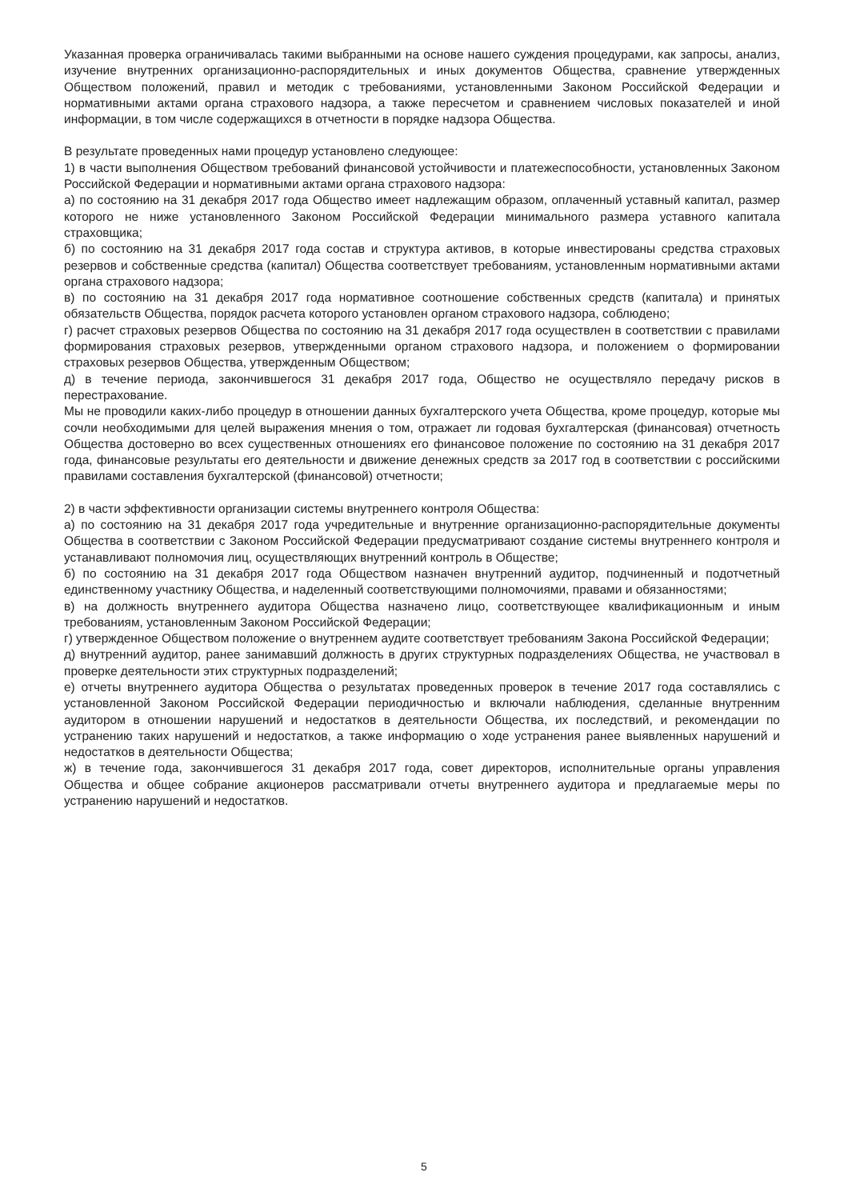Указанная проверка ограничивалась такими выбранными на основе нашего суждения процедурами, как запросы, анализ, изучение внутренних организационно-распорядительных и иных документов Общества, сравнение утвержденных Обществом положений, правил и методик с требованиями, установленными Законом Российской Федерации и нормативными актами органа страхового надзора, а также пересчетом и сравнением числовых показателей и иной информации, в том числе содержащихся в отчетности в порядке надзора Общества.
В результате проведенных нами процедур установлено следующее:
1) в части выполнения Обществом требований финансовой устойчивости и платежеспособности, установленных Законом Российской Федерации и нормативными актами органа страхового надзора:
а) по состоянию на 31 декабря 2017 года Общество имеет надлежащим образом, оплаченный уставный капитал, размер которого не ниже установленного Законом Российской Федерации минимального размера уставного капитала страховщика;
б) по состоянию на 31 декабря 2017 года состав и структура активов, в которые инвестированы средства страховых резервов и собственные средства (капитал) Общества соответствует требованиям, установленным нормативными актами органа страхового надзора;
в) по состоянию на 31 декабря 2017 года нормативное соотношение собственных средств (капитала) и принятых обязательств Общества, порядок расчета которого установлен органом страхового надзора, соблюдено;
г) расчет страховых резервов Общества по состоянию на 31 декабря 2017 года осуществлен в соответствии с правилами формирования страховых резервов, утвержденными органом страхового надзора, и положением о формировании страховых резервов Общества, утвержденным Обществом;
д) в течение периода, закончившегося 31 декабря 2017 года, Общество не осуществляло передачу рисков в перестрахование.
Мы не проводили каких-либо процедур в отношении данных бухгалтерского учета Общества, кроме процедур, которые мы сочли необходимыми для целей выражения мнения о том, отражает ли годовая бухгалтерская (финансовая) отчетность Общества достоверно во всех существенных отношениях его финансовое положение по состоянию на 31 декабря 2017 года, финансовые результаты его деятельности и движение денежных средств за 2017 год в соответствии с российскими правилами составления бухгалтерской (финансовой) отчетности;
2) в части эффективности организации системы внутреннего контроля Общества:
а) по состоянию на 31 декабря 2017 года учредительные и внутренние организационно-распорядительные документы Общества в соответствии с Законом Российской Федерации предусматривают создание системы внутреннего контроля и устанавливают полномочия лиц, осуществляющих внутренний контроль в Обществе;
б) по состоянию на 31 декабря 2017 года Обществом назначен внутренний аудитор, подчиненный и подотчетный единственному участнику Общества, и наделенный соответствующими полномочиями, правами и обязанностями;
в) на должность внутреннего аудитора Общества назначено лицо, соответствующее квалификационным и иным требованиям, установленным Законом Российской Федерации;
г) утвержденное Обществом положение о внутреннем аудите соответствует требованиям Закона Российской Федерации;
д) внутренний аудитор, ранее занимавший должность в других структурных подразделениях Общества, не участвовал в проверке деятельности этих структурных подразделений;
е) отчеты внутреннего аудитора Общества о результатах проведенных проверок в течение 2017 года составлялись с установленной Законом Российской Федерации периодичностью и включали наблюдения, сделанные внутренним аудитором в отношении нарушений и недостатков в деятельности Общества, их последствий, и рекомендации по устранению таких нарушений и недостатков, а также информацию о ходе устранения ранее выявленных нарушений и недостатков в деятельности Общества;
ж) в течение года, закончившегося 31 декабря 2017 года, совет директоров, исполнительные органы управления Общества и общее собрание акционеров рассматривали отчеты внутреннего аудитора и предлагаемые меры по устранению нарушений и недостатков.
5